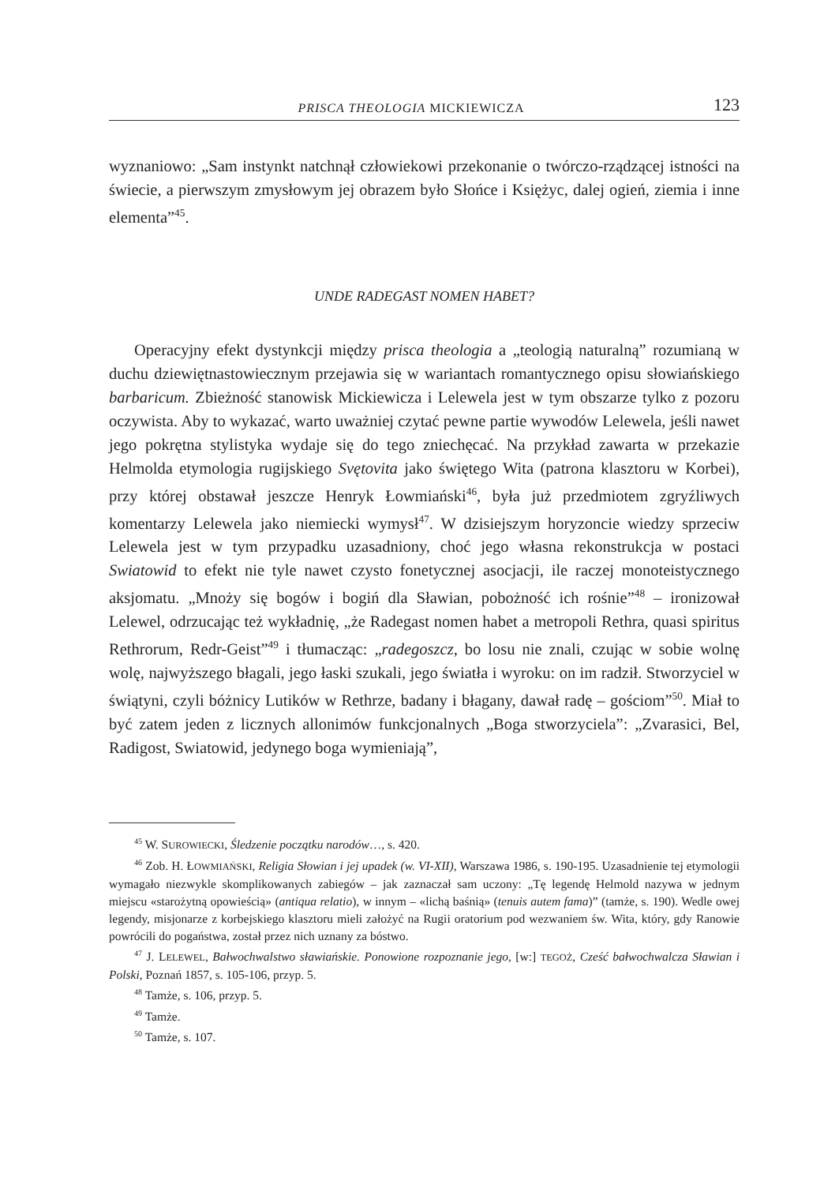PRISCA THEOLOGIA MICKIEWICZA 123
wyznaniowo: „Sam instynkt natchnął człowiekowi przekonanie o twórczo-rządzącej istności na świecie, a pierwszym zmysłowym jej obrazem było Słońce i Księżyc, dalej ogień, ziemia i inne elementa”<sup>45</sup>.
UNDE RADEGAST NOMEN HABET?
Operacyjny efekt dystynkcji między prisca theologia a „teologią naturalną” rozumianą w duchu dziewiętnastowiecznym przejawia się w wariantach romantycznego opisu słowiańskiego barbaricum. Zbieżność stanowisk Mickiewicza i Lelewela jest w tym obszarze tylko z pozoru oczywista. Aby to wykazać, warto uważniej czytać pewne partie wywodów Lelewela, jeśli nawet jego pokrętna stylistyka wydaje się do tego zniechęcać. Na przykład zawarta w przekazie Helmolda etymologia rugijskiego Svętovita jako świętego Wita (patrona klasztoru w Korbei), przy której obstawał jeszcze Henryk Łowmiański<sup>46</sup>, była już przedmiotem zgryźliwych komentarzy Lelewela jako niemiecki wymysł<sup>47</sup>. W dzisiejszym horyzoncie wiedzy sprzeciw Lelewela jest w tym przypadku uzasadniony, choć jego własna rekonstrukcja w postaci Swiatowid to efekt nie tyle nawet czysto fonetycznej asocjacji, ile raczej monoteistycznego aksjomatu. „Mnoży się bogów i bogiń dla Sławian, pobożność ich rośnie”<sup>48</sup> – ironizował Lelewel, odrzucając też wykładnię, „że Radegast nomen habet a metropoli Rethra, quasi spiritus Rethrorum, Redr-Geist”<sup>49</sup> i tłumacząc: „radegoszcz, bo losu nie znali, czując w sobie wolnę wolę, najwyższego błagali, jego łaski szukali, jego światła i wyroku: on im radził. Stworzyciel w świątyni, czyli bóżnicy Lutików w Rethrze, badany i błagany, dawał radę – gościom”<sup>50</sup>. Miał to być zatem jeden z licznych allonimów funkcjonalnych „Boga stworzyciela”: „Zvarasici, Bel, Radigost, Swiatowid, jedynego boga wymieniają”,
<sup>45</sup> W. SUROWIECKI, Śledzenie początku narodów…, s. 420.
<sup>46</sup> Zob. H. ŁOWMIAŃSKI, Religia Słowian i jej upadek (w. VI-XII), Warszawa 1986, s. 190-195. Uzasadnienie tej etymologii wymagało niezwykle skomplikowanych zabiegów – jak zaznaczał sam uczony: „Tę legendę Helmold nazywa w jednym miejscu «starożytną opowieścią» (antiqua relatio), w innym – «lichą baśnią» (tenuis autem fama)” (tamże, s. 190). Wedle owej legendy, misjonarze z korbejskiego klasztoru mieli założyć na Rugii oratorium pod wezwaniem św. Wita, który, gdy Ranowie powrócili do pogaństwa, został przez nich uznany za bóstwo.
<sup>47</sup> J. LELEWEL, Bałwochwalstwo sławiańskie. Ponowione rozpoznanie jego, [w:] TEGOŻ, Cześć bałwochwalcza Sławian i Polski, Poznań 1857, s. 105-106, przyp. 5.
<sup>48</sup> Tamże, s. 106, przyp. 5.
<sup>49</sup> Tamże.
<sup>50</sup> Tamże, s. 107.